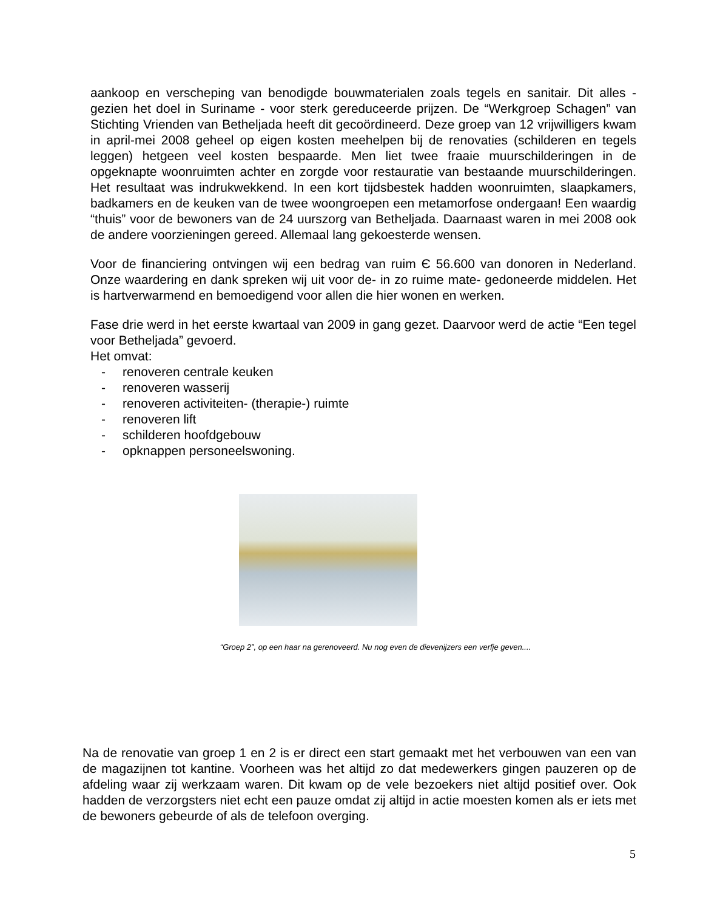aankoop en verscheping van benodigde bouwmaterialen zoals tegels en sanitair. Dit alles - gezien het doel in Suriname - voor sterk gereduceerde prijzen. De “Werkgroep Schagen” van Stichting Vrienden van Betheljada heeft dit gecoördineerd. Deze groep van 12 vrijwilligers kwam in april-mei 2008 geheel op eigen kosten meehelpen bij de renovaties (schilderen en tegels leggen) hetgeen veel kosten bespaarde. Men liet twee fraaie muurschilderingen in de opgeknapte woonruimten achter en zorgde voor restauratie van bestaande muurschilderingen. Het resultaat was indrukwekkend. In een kort tijdsbestek hadden woonruimten, slaapkamers, badkamers en de keuken van de twee woongroepen een metamorfose ondergaan! Een waardig “thuis” voor de bewoners van de 24 uurszorg van Betheljada. Daarnaast waren in mei 2008 ook de andere voorzieningen gereed. Allemaal lang gekoesterde wensen.
Voor de financiering ontvingen wij een bedrag van ruim Є 56.600 van donoren in Nederland. Onze waardering en dank spreken wij uit voor de- in zo ruime mate- gedoneerde middelen. Het is hartverwarmend en bemoedigend voor allen die hier wonen en werken.
Fase drie werd in het eerste kwartaal van 2009 in gang gezet. Daarvoor werd de actie “Een tegel voor Betheljada” gevoerd.
Het omvat:
- renoveren centrale keuken
- renoveren wasserij
- renoveren activiteiten- (therapie-) ruimte
- renoveren lift
- schilderen hoofdgebouw
- opknappen personeelswoning.
“Groep 2”, op een haar na gerenoveerd. Nu nog even de dievenijzers een verfje geven....
Na de renovatie van groep 1 en 2 is er direct een start gemaakt met het verbouwen van een van de magazijnen tot kantine. Voorheen was het altijd zo dat medewerkers gingen pauzeren op de afdeling waar zij werkzaam waren. Dit kwam op de vele bezoekers niet altijd positief over. Ook hadden de verzorgsters niet echt een pauze omdat zij altijd in actie moesten komen als er iets met de bewoners gebeurde of als de telefoon overging.
5